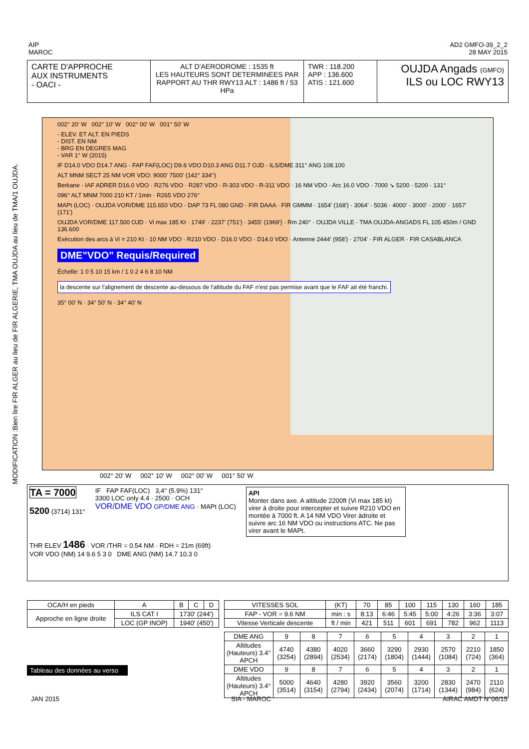AIP
MAROC
AD2 GMFO-39_2_2
28 MAY 2015
MODIFICATION :Bien lire FIR ALGER au lieu de FIR ALGERIE, TMA OUJDA au lieu de TMA/1 OUJDA.
CARTE D'APPROCHE
AUX INSTRUMENTS
- OACI -
ALT D'AERODROME : 1535 ft
LES HAUTEURS SONT DETERMINEES PAR RAPPORT AU THR RWY13 ALT : 1486 ft / 53 HPa
TWR : 118.200
APP : 136.600
ATIS : 121.600
OUJDA Angads (GMFO)
ILS ou LOC RWY13
002° 20' W 002° 10' W 002° 00' W 001° 50' W
- ELEV. ET ALT. EN PIEDS
- DIST. EN NM
- BRG EN DEGRES MAG
- VAR 1° W (2015)
IF D14.0 VDO D14.7 ANG · FAP FAF(LOC) D9.6 VDO D10.3 ANG D11.7 OJD · ILS/DME 311° ANG 108.100
ALT MNM SECT 25 NM VOR VDO: 9000' 7500' (142° 334°)
Berkane · IAF ADRER D16.0 VDO · R276 VDO · R287 VDO · R-303 VDO · R-311 VDO · 16 NM VDO · Arc 16.0 VDO · 7000 ↘ 5200 · 5200 · 131°
096° ALT MNM 7000 210 KT / 1min · R265 VDO 276°
MAPt (LOC) · OUJDA VOR/DME 115.650 VDO · DAP 73 FL 080 GND · FIR DAAA · FIR GMMM · 1654' (168') · 3064' · 5036 · 4000' · 3000' · 2000' · 1657' (171')
OUJDA VOR/DME 117.500 OJD · Vi max 185 Kt · 1749' · 2237' (751') · 3455' (1969') · Rm 240° · OUJDA VILLE · TMA OUJDA-ANGADS FL 105 450m / GND 136.600
Exécution des arcs à Vi = 210 Kt · 10 NM VDO · R210 VDO · D16.0 VDO · D14.0 VDO · Antenne 2444' (958') · 2704' · FIR ALGER · FIR CASABLANCA
DME"VDO" Requis/Required
Échelle: 1 0 5 10 15 km / 1 0 2 4 6 8 10 NM
la descente sur l'alignement de descente au-dessous de l'altitude du FAF n'est pas permise avant que le FAF ait été franchi.
35° 00' N · 34° 50' N · 34° 40' N
002° 20' W 002° 10' W 002° 00' W 001° 50' W
TA = 7000
5200 (3714) 131°
IF FAP FAF(LOC) 3,4° (5.9%) 131°
3300 LOC only 4.4 · 2500 · OCH
VOR/DME VDO GP/DME ANG · MAPt (LOC)
API
Monter dans axe. A altitude 2200ft (Vi max 185 kt) virer à droite pour intercepter et suivre R210 VDO en montée à 7000 ft. A 14 NM VDO Virer àdroite et suivre arc 16 NM VDO ou instructions ATC. Ne pas virer avant le MAPt.
THR ELEV 1486 · VOR /THR = 0.54 NM · RDH = 21m (69ft)
VOR VDO (NM) 14 9.6 5 3 0 DME ANG (NM) 14.7 10.3 0
| OCA/H en pieds | A | B | C | D |
| Approche en ligne droite | ILS CAT I | 1730' (244') | | |
| | LOC (GP INOP) | 1940' (450') | | |
Tableau des données au verso
| VITESSES SOL | (KT) | 70 | 85 | 100 | 115 | 130 | 160 | 185 |
| FAP - VOR = 9.6 NM | min : s | 8:13 | 6:46 | 5:45 | 5:00 | 4:26 | 3:36 | 3:07 |
| Vitesse Verticale descente | ft / min | 421 | 511 | 601 | 691 | 782 | 962 | 1113 |
| DME ANG | 9 | 8 | 7 | 6 | 5 | 4 | 3 | 2 | 1 |
| Altitudes (Hauteurs) 3.4° APCH | 4740 (3254) | 4380 (2894) | 4020 (2534) | 3660 (2174) | 3290 (1804) | 2930 (1444) | 2570 (1084) | 2210 (724) | 1850 (364) |
| DME VDO | 9 | 8 | 7 | 6 | 5 | 4 | 3 | 2 | 1 |
| Altitudes (Hauteurs) 3.4° APCH | 5000 (3514) | 4640 (3154) | 4280 (2794) | 3920 (2434) | 3560 (2074) | 3200 (1714) | 2830 (1344) | 2470 (984) | 2110 (624) |
JAN 2015 SIA - MAROC AIRAC AMDT N°06/15